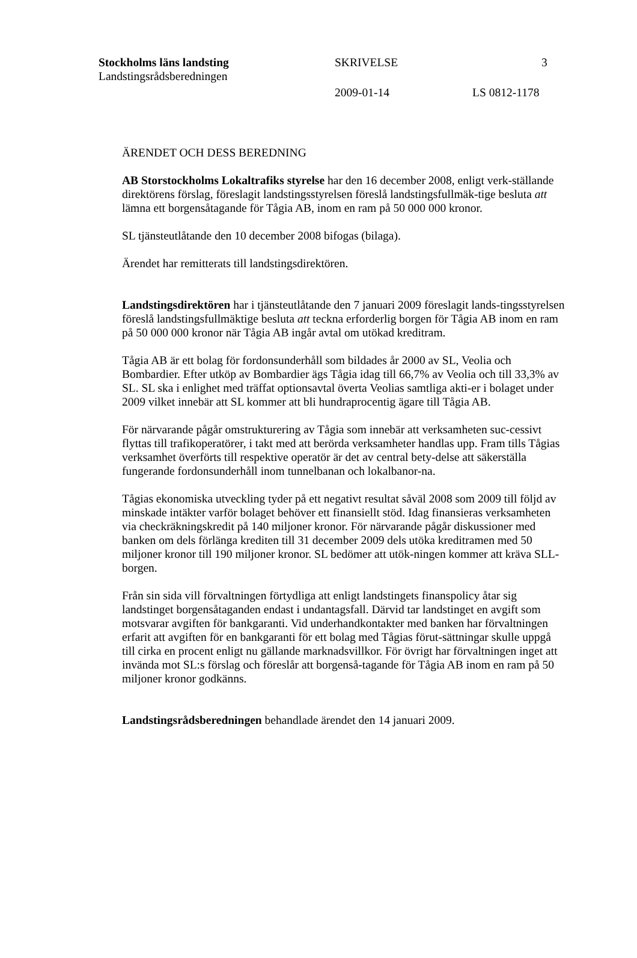Stockholms läns landsting
Landstingsrådsberedningen
SKRIVELSE 3
2009-01-14 LS 0812-1178
ÄRENDET OCH DESS BEREDNING
AB Storstockholms Lokaltrafiks styrelse har den 16 december 2008, enligt verk-ställande direktörens förslag, föreslagit landstingsstyrelsen föreslå landstingsfullmäk-tige besluta att lämna ett borgensåtagande för Tågia AB, inom en ram på 50 000 000 kronor.
SL tjänsteutlåtande den 10 december 2008 bifogas (bilaga).
Ärendet har remitterats till landstingsdirektören.
Landstingsdirektören har i tjänsteutlåtande den 7 januari 2009 föreslagit lands-tingsstyrelsen föreslå landstingsfullmäktige besluta att teckna erforderlig borgen för Tågia AB inom en ram på 50 000 000 kronor när Tågia AB ingår avtal om utökad kreditram.
Tågia AB är ett bolag för fordonsunderhåll som bildades år 2000 av SL, Veolia och Bombardier. Efter utköp av Bombardier ägs Tågia idag till 66,7% av Veolia och till 33,3% av SL. SL ska i enlighet med träffat optionsavtal överta Veolias samtliga akti-er i bolaget under 2009 vilket innebär att SL kommer att bli hundraprocentig ägare till Tågia AB.
För närvarande pågår omstrukturering av Tågia som innebär att verksamheten suc-cessivt flyttas till trafikoperatörer, i takt med att berörda verksamheter handlas upp. Fram tills Tågias verksamhet överförts till respektive operatör är det av central bety-delse att säkerställa fungerande fordonsunderhåll inom tunnelbanan och lokalbanor-na.
Tågias ekonomiska utveckling tyder på ett negativt resultat såväl 2008 som 2009 till följd av minskade intäkter varför bolaget behöver ett finansiellt stöd. Idag finansieras verksamheten via checkräkningskredit på 140 miljoner kronor. För närvarande pågår diskussioner med banken om dels förlänga krediten till 31 december 2009 dels utöka kreditramen med 50 miljoner kronor till 190 miljoner kronor. SL bedömer att utök-ningen kommer att kräva SLL-borgen.
Från sin sida vill förvaltningen förtydliga att enligt landstingets finanspolicy åtar sig landstinget borgensåtaganden endast i undantagsfall. Därvid tar landstinget en avgift som motsvarar avgiften för bankgaranti. Vid underhandkontakter med banken har förvaltningen erfarit att avgiften för en bankgaranti för ett bolag med Tågias förut-sättningar skulle uppgå till cirka en procent enligt nu gällande marknadsvillkor. För övrigt har förvaltningen inget att invända mot SL:s förslag och föreslår att borgenså-tagande för Tågia AB inom en ram på 50 miljoner kronor godkänns.
Landstingsrådsberedningen behandlade ärendet den 14 januari 2009.